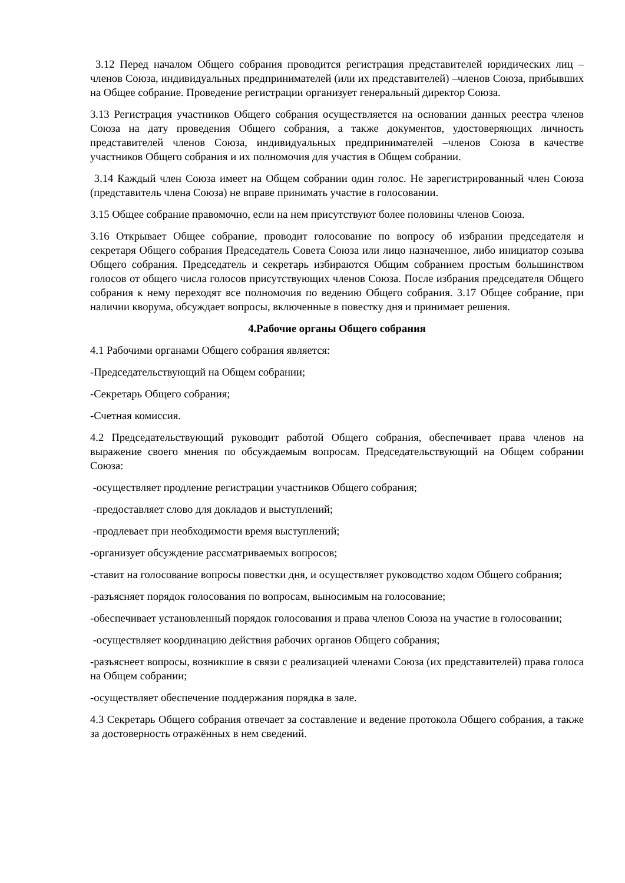3.12 Перед началом Общего собрания проводится регистрация представителей юридических лиц –членов Союза, индивидуальных предпринимателей (или их представителей) –членов Союза, прибывших на Общее собрание. Проведение регистрации организует генеральный директор Союза.
3.13 Регистрация участников Общего собрания осуществляется на основании данных реестра членов Союза на дату проведения Общего собрания, а также документов, удостоверяющих личность представителей членов Союза, индивидуальных предпринимателей –членов Союза в качестве участников Общего собрания и их полномочия для участия в Общем собрании.
3.14 Каждый член Союза имеет на Общем собрании один голос. Не зарегистрированный член Союза (представитель члена Союза) не вправе принимать участие в голосовании.
3.15 Общее собрание правомочно, если на нем присутствуют более половины членов Союза.
3.16 Открывает Общее собрание, проводит голосование по вопросу об избрании председателя и секретаря Общего собрания Председатель Совета Союза или лицо назначенное, либо инициатор созыва Общего собрания. Председатель и секретарь избираются Общим собранием простым большинством голосов от общего числа голосов присутствующих членов Союза. После избрания председателя Общего собрания к нему переходят все полномочия по ведению Общего собрания. 3.17 Общее собрание, при наличии кворума, обсуждает вопросы, включенные в повестку дня и принимает решения.
4.Рабочие органы Общего собрания
4.1 Рабочими органами Общего собрания является:
-Председательствующий на Общем собрании;
-Секретарь Общего собрания;
-Счетная комиссия.
4.2 Председательствующий руководит работой Общего собрания, обеспечивает права членов на выражение своего мнения по обсуждаемым вопросам. Председательствующий на Общем собрании Союза:
-осуществляет продление регистрации участников Общего собрания;
-предоставляет слово для докладов и выступлений;
-продлевает при необходимости время выступлений;
-организует обсуждение рассматриваемых вопросов;
-ставит на голосование вопросы повестки дня, и осуществляет руководство ходом Общего собрания;
-разъясняет порядок голосования по вопросам, выносимым на голосование;
-обеспечивает установленный порядок голосования и права членов Союза на участие в голосовании;
-осуществляет координацию действия рабочих органов Общего собрания;
-разъяснеет вопросы, возникшие в связи с реализацией членами Союза (их представителей) права голоса на Общем собрании;
-осуществляет обеспечение поддержания порядка в зале.
4.3 Секретарь Общего собрания отвечает за составление и ведение протокола Общего собрания, а также за достоверность отражённых в нем сведений.